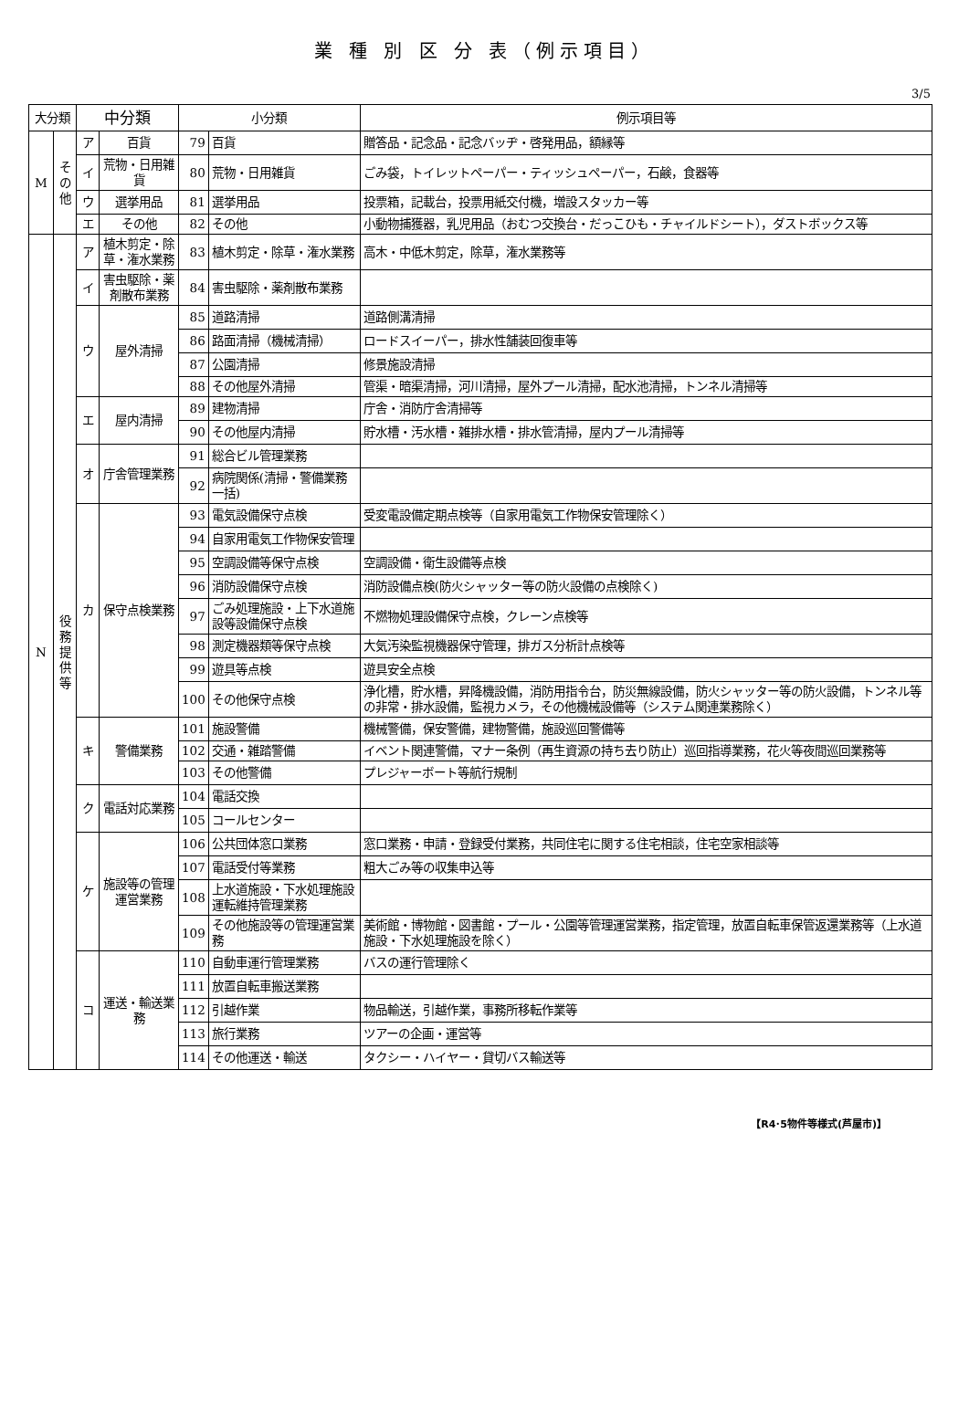業 種 別 区 分 表（例示項目）
3/5
| 大分類 | | 中分類 | | 小分類 | | 例示項目等 |
| --- | --- | --- | --- | --- | --- | --- |
| M | そ の 他 | ア | 百貨 | 79 | 百貨 | 贈答品・記念品・記念バッヂ・啓発用品，額縁等 |
| | | イ | 荒物・日用雑貨 | 80 | 荒物・日用雑貨 | ごみ袋，トイレットペーパー・ティッシュペーパー，石鹸，食器等 |
| | | ウ | 選挙用品 | 81 | 選挙用品 | 投票箱，記載台，投票用紙交付機，増設スタッカー等 |
| | | エ | その他 | 82 | その他 | 小動物捕獲器，乳児用品（おむつ交換台・だっこひも・チャイルドシート），ダストボックス等 |
| N | 役 務 提 供 等 | ア | 植木剪定・除草・潅水業務 | 83 | 植木剪定・除草・潅水業務 | 高木・中低木剪定，除草，潅水業務等 |
| | | イ | 害虫駆除・薬剤散布業務 | 84 | 害虫駆除・薬剤散布業務 | |
| | | ウ | 屋外清掃 | 85 | 道路清掃 | 道路側溝清掃 |
| | | | | 86 | 路面清掃（機械清掃） | ロードスイーパー，排水性舗装回復車等 |
| | | | | 87 | 公園清掃 | 修景施設清掃 |
| | | | | 88 | その他屋外清掃 | 管渠・暗渠清掃，河川清掃，屋外プール清掃，配水池清掃，トンネル清掃等 |
| | | エ | 屋内清掃 | 89 | 建物清掃 | 庁舎・消防庁舎清掃等 |
| | | | | 90 | その他屋内清掃 | 貯水槽・汚水槽・雑排水槽・排水管清掃，屋内プール清掃等 |
| | | オ | 庁舎管理業務 | 91 | 総合ビル管理業務 | |
| | | | | 92 | 病院関係(清掃・警備業務一括) | |
| | | カ | 保守点検業務 | 93 | 電気設備保守点検 | 受変電設備定期点検等（自家用電気工作物保安管理除く） |
| | | | | 94 | 自家用電気工作物保安管理 | |
| | | | | 95 | 空調設備等保守点検 | 空調設備・衛生設備等点検 |
| | | | | 96 | 消防設備保守点検 | 消防設備点検(防火シャッター等の防火設備の点検除く) |
| | | | | 97 | ごみ処理施設・上下水道施設等設備保守点検 | 不燃物処理設備保守点検，クレーン点検等 |
| | | | | 98 | 測定機器類等保守点検 | 大気汚染監視機器保守管理，排ガス分析計点検等 |
| | | | | 99 | 遊具等点検 | 遊具安全点検 |
| | | | | 100 | その他保守点検 | 浄化槽，貯水槽，昇降機設備，消防用指令台，防災無線設備，防火シャッター等の防火設備，トンネル等の非常・排水設備，監視カメラ，その他機械設備等（システム関連業務除く） |
| | | キ | 警備業務 | 101 | 施設警備 | 機械警備，保安警備，建物警備，施設巡回警備等 |
| | | | | 102 | 交通・雑踏警備 | イベント関連警備，マナー条例（再生資源の持ち去り防止）巡回指導業務，花火等夜間巡回業務等 |
| | | | | 103 | その他警備 | プレジャーボート等航行規制 |
| | | ク | 電話対応業務 | 104 | 電話交換 | |
| | | | | 105 | コールセンター | |
| | | ケ | 施設等の管理運営業務 | 106 | 公共団体窓口業務 | 窓口業務・申請・登録受付業務，共同住宅に関する住宅相談，住宅空家相談等 |
| | | | | 107 | 電話受付等業務 | 粗大ごみ等の収集申込等 |
| | | | | 108 | 上水道施設・下水処理施設運転維持管理業務 | |
| | | | | 109 | その他施設等の管理運営業務 | 美術館・博物館・図書館・プール・公園等管理運営業務，指定管理，放置自転車保管返還業務等（上水道施設・下水処理施設を除く） |
| | | コ | 運送・輸送業務 | 110 | 自動車運行管理業務 | バスの運行管理除く |
| | | | | 111 | 放置自転車搬送業務 | |
| | | | | 112 | 引越作業 | 物品輸送，引越作業，事務所移転作業等 |
| | | | | 113 | 旅行業務 | ツアーの企画・運営等 |
| | | | | 114 | その他運送・輸送 | タクシー・ハイヤー・貸切バス輸送等 |
【R4･5物件等様式(芦屋市)】